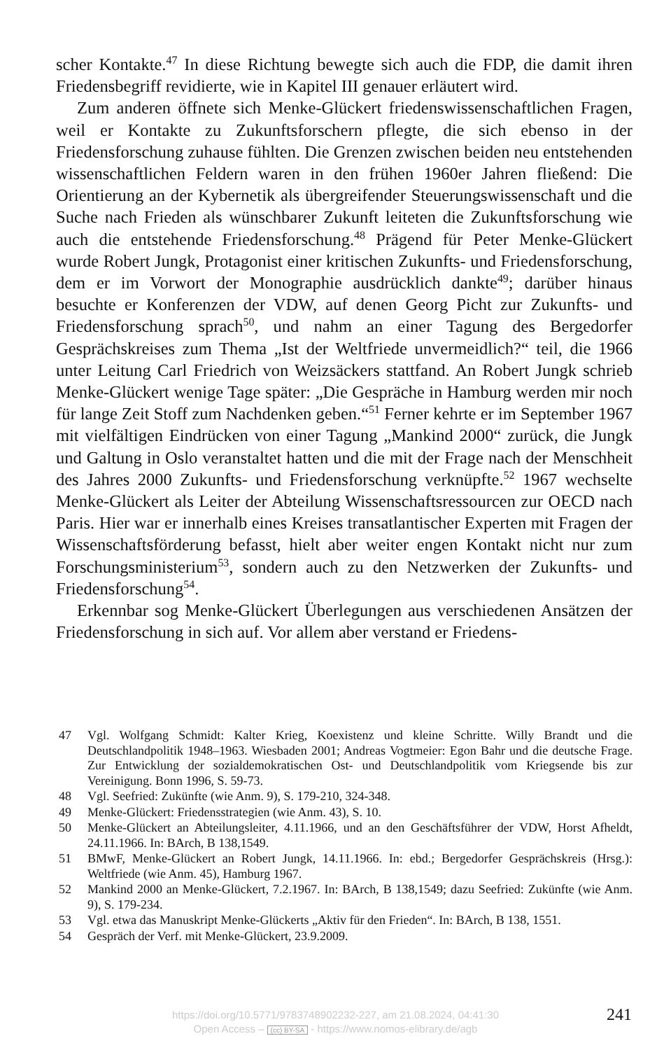scher Kontakte.<sup>47</sup> In diese Richtung bewegte sich auch die FDP, die damit ihren Friedensbegriff revidierte, wie in Kapitel III genauer erläutert wird.
Zum anderen öffnete sich Menke-Glückert friedenswissenschaftlichen Fragen, weil er Kontakte zu Zukunftsforschern pflegte, die sich ebenso in der Friedensforschung zuhause fühlten. Die Grenzen zwischen beiden neu entstehenden wissenschaftlichen Feldern waren in den frühen 1960er Jahren fließend: Die Orientierung an der Kybernetik als übergreifender Steuerungswissenschaft und die Suche nach Frieden als wünschbarer Zukunft leiteten die Zukunftsforschung wie auch die entstehende Friedensforschung.<sup>48</sup> Prägend für Peter Menke-Glückert wurde Robert Jungk, Protagonist einer kritischen Zukunfts- und Friedensforschung, dem er im Vorwort der Monographie ausdrücklich dankte<sup>49</sup>; darüber hinaus besuchte er Konferenzen der VDW, auf denen Georg Picht zur Zukunfts- und Friedensforschung sprach<sup>50</sup>, und nahm an einer Tagung des Bergedorfer Gesprächskreises zum Thema „Ist der Weltfriede unvermeidlich?“ teil, die 1966 unter Leitung Carl Friedrich von Weizsäckers stattfand. An Robert Jungk schrieb Menke-Glückert wenige Tage später: „Die Gespräche in Hamburg werden mir noch für lange Zeit Stoff zum Nachdenken geben.“<sup>51</sup> Ferner kehrte er im September 1967 mit vielfältigen Eindrücken von einer Tagung „Mankind 2000“ zurück, die Jungk und Galtung in Oslo veranstaltet hatten und die mit der Frage nach der Menschheit des Jahres 2000 Zukunfts- und Friedensforschung verknüpfte.<sup>52</sup> 1967 wechselte Menke-Glückert als Leiter der Abteilung Wissenschaftsressourcen zur OECD nach Paris. Hier war er innerhalb eines Kreises transatlantischer Experten mit Fragen der Wissenschaftsförderung befasst, hielt aber weiter engen Kontakt nicht nur zum Forschungsministerium<sup>53</sup>, sondern auch zu den Netzwerken der Zukunfts- und Friedensforschung<sup>54</sup>.
Erkennbar sog Menke-Glückert Überlegungen aus verschiedenen Ansätzen der Friedensforschung in sich auf. Vor allem aber verstand er Friedens-
47 Vgl. Wolfgang Schmidt: Kalter Krieg, Koexistenz und kleine Schritte. Willy Brandt und die Deutschlandpolitik 1948–1963. Wiesbaden 2001; Andreas Vogtmeier: Egon Bahr und die deutsche Frage. Zur Entwicklung der sozialdemokratischen Ost- und Deutschlandpolitik vom Kriegsende bis zur Vereinigung. Bonn 1996, S. 59-73.
48 Vgl. Seefried: Zukünfte (wie Anm. 9), S. 179-210, 324-348.
49 Menke-Glückert: Friedensstrategien (wie Anm. 43), S. 10.
50 Menke-Glückert an Abteilungsleiter, 4.11.1966, und an den Geschäftsführer der VDW, Horst Afheldt, 24.11.1966. In: BArch, B 138,1549.
51 BMwF, Menke-Glückert an Robert Jungk, 14.11.1966. In: ebd.; Bergedorfer Gesprächskreis (Hrsg.): Weltfriede (wie Anm. 45), Hamburg 1967.
52 Mankind 2000 an Menke-Glückert, 7.2.1967. In: BArch, B 138,1549; dazu Seefried: Zukünfte (wie Anm. 9), S. 179-234.
53 Vgl. etwa das Manuskript Menke-Glückerts „Aktiv für den Frieden“. In: BArch, B 138, 1551.
54 Gespräch der Verf. mit Menke-Glückert, 23.9.2009.
https://doi.org/10.5771/9783748902232-227, am 21.08.2024, 04:41:30
Open Access – (cc) BY-SA - https://www.nomos-elibrary.de/agb
241